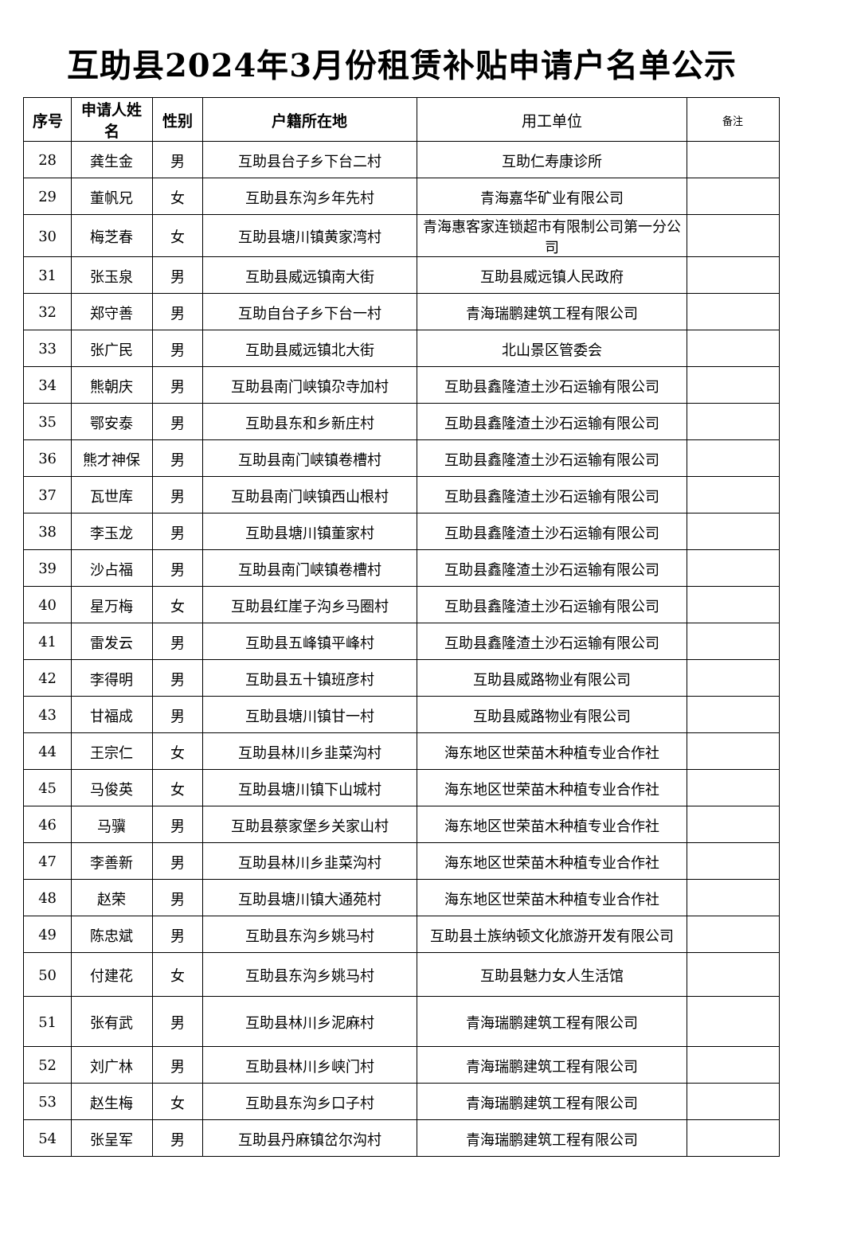互助县2024年3月份租赁补贴申请户名单公示
| 序号 | 申请人姓名 | 性别 | 户籍所在地 | 用工单位 | 备注 |
| --- | --- | --- | --- | --- | --- |
| 28 | 龚生金 | 男 | 互助县台子乡下台二村 | 互助仁寿康诊所 | |
| 29 | 董帆兄 | 女 | 互助县东沟乡年先村 | 青海嘉华矿业有限公司 | |
| 30 | 梅芝春 | 女 | 互助县塘川镇黄家湾村 | 青海惠客家连锁超市有限制公司第一分公司 | |
| 31 | 张玉泉 | 男 | 互助县威远镇南大街 | 互助县威远镇人民政府 | |
| 32 | 郑守善 | 男 | 互助自台子乡下台一村 | 青海瑞鹏建筑工程有限公司 | |
| 33 | 张广民 | 男 | 互助县威远镇北大街 | 北山景区管委会 | |
| 34 | 熊朝庆 | 男 | 互助县南门峡镇尕寺加村 | 互助县鑫隆渣土沙石运输有限公司 | |
| 35 | 鄂安泰 | 男 | 互助县东和乡新庄村 | 互助县鑫隆渣土沙石运输有限公司 | |
| 36 | 熊才神保 | 男 | 互助县南门峡镇卷槽村 | 互助县鑫隆渣土沙石运输有限公司 | |
| 37 | 瓦世库 | 男 | 互助县南门峡镇西山根村 | 互助县鑫隆渣土沙石运输有限公司 | |
| 38 | 李玉龙 | 男 | 互助县塘川镇董家村 | 互助县鑫隆渣土沙石运输有限公司 | |
| 39 | 沙占福 | 男 | 互助县南门峡镇卷槽村 | 互助县鑫隆渣土沙石运输有限公司 | |
| 40 | 星万梅 | 女 | 互助县红崖子沟乡马圈村 | 互助县鑫隆渣土沙石运输有限公司 | |
| 41 | 雷发云 | 男 | 互助县五峰镇平峰村 | 互助县鑫隆渣土沙石运输有限公司 | |
| 42 | 李得明 | 男 | 互助县五十镇班彦村 | 互助县威路物业有限公司 | |
| 43 | 甘福成 | 男 | 互助县塘川镇甘一村 | 互助县威路物业有限公司 | |
| 44 | 王宗仁 | 女 | 互助县林川乡韭菜沟村 | 海东地区世荣苗木种植专业合作社 | |
| 45 | 马俊英 | 女 | 互助县塘川镇下山城村 | 海东地区世荣苗木种植专业合作社 | |
| 46 | 马骥 | 男 | 互助县蔡家堡乡关家山村 | 海东地区世荣苗木种植专业合作社 | |
| 47 | 李善新 | 男 | 互助县林川乡韭菜沟村 | 海东地区世荣苗木种植专业合作社 | |
| 48 | 赵荣 | 男 | 互助县塘川镇大通苑村 | 海东地区世荣苗木种植专业合作社 | |
| 49 | 陈忠斌 | 男 | 互助县东沟乡姚马村 | 互助县土族纳顿文化旅游开发有限公司 | |
| 50 | 付建花 | 女 | 互助县东沟乡姚马村 | 互助县魅力女人生活馆 | |
| 51 | 张有武 | 男 | 互助县林川乡泥麻村 | 青海瑞鹏建筑工程有限公司 | |
| 52 | 刘广林 | 男 | 互助县林川乡峡门村 | 青海瑞鹏建筑工程有限公司 | |
| 53 | 赵生梅 | 女 | 互助县东沟乡口子村 | 青海瑞鹏建筑工程有限公司 | |
| 54 | 张呈军 | 男 | 互助县丹麻镇岔尔沟村 | 青海瑞鹏建筑工程有限公司 | |